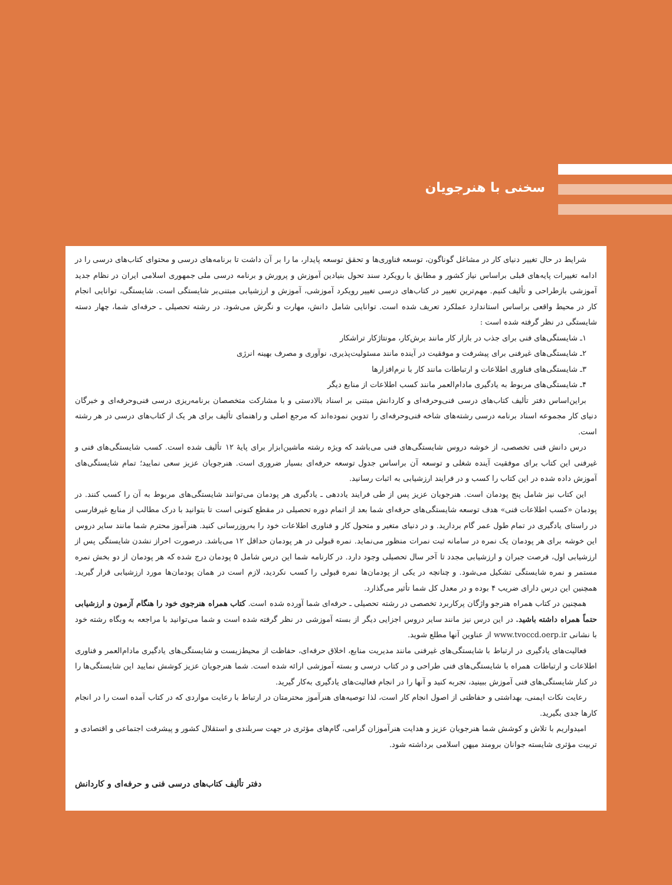سخنی با هنرجویان
شرایط در حال تغییر دنیای کار در مشاغل گوناگون، توسعه فناوری‌ها و تحقق توسعه پایدار، ما را بر آن داشت تا برنامه‌های درسی و محتوای کتاب‌های درسی را در ادامه تغییرات پایه‌های قبلی براساس نیاز کشور و مطابق با رویکرد سند تحول بنیادین آموزش و پرورش و برنامه درسی ملی جمهوری اسلامی ایران در نظام جدید آموزشی بازطراحی و تألیف کنیم. مهم‌ترین تغییر در کتاب‌های درسی تغییر رویکرد آموزشی، آموزش و ارزشیابی مبتنی‌بر شایستگی است. شایستگی، توانایی انجام کار در محیط واقعی براساس استاندارد عملکرد تعریف شده است. توانایی شامل دانش، مهارت و نگرش می‌شود. در رشته تحصیلی ـ حرفه‌ای شما، چهار دسته شایستگی در نظر گرفته شده است :
۱ـ شایستگی‌های فنی برای جذب در بازار کار مانند برش‌کار، مونتاژکار تراشکار
۲ـ شایستگی‌های غیرفنی برای پیشرفت و موفقیت در آینده مانند مسئولیت‌پذیری، نوآوری و مصرف بهینه انرژی
۳ـ شایستگی‌های فناوری اطلاعات و ارتباطات مانند کار با نرم‌افزارها
۴ـ شایستگی‌های مربوط به یادگیری مادام‌العمر مانند کسب اطلاعات از منابع دیگر
براین‌اساس دفتر تألیف کتاب‌های درسی فنی‌وحرفه‌ای و کاردانش مبتنی بر اسناد بالادستی و با مشارکت متخصصان برنامه‌ریزی درسی فنی‌وحرفه‌ای و خبرگان دنیای کار مجموعه اسناد برنامه درسی رشته‌های شاخه فنی‌وحرفه‌ای را تدوین نموده‌اند که مرجع اصلی و راهنمای تألیف برای هر یک از کتاب‌های درسی در هر رشته است.
درس دانش فنی تخصصی، از خوشه دروس شایستگی‌های فنی می‌باشد که ویژه رشته ماشین‌ابزار برای پایهٔ ۱۲ تألیف شده است. کسب شایستگی‌های فنی و غیرفنی این کتاب برای موفقیت آینده شغلی و توسعه آن براساس جدول توسعه حرفه‌ای بسیار ضروری است. هنرجویان عزیز سعی نمایید؛ تمام شایستگی‌های آموزش داده شده در این کتاب را کسب و در فرایند ارزشیابی به اثبات رسانید.
این کتاب نیز شامل پنج پودمان است. هنرجویان عزیز پس از طی فرایند یاددهی ـ یادگیری هر پودمان می‌توانند شایستگی‌های مربوط به آن را کسب کنند. در پودمان «کسب اطلاعات فنی» هدف توسعه شایستگی‌های حرفه‌ای شما بعد از اتمام دوره تحصیلی در مقطع کنونی است تا بتوانید با درک مطالب از منابع غیرفارسی در راستای یادگیری در تمام طول عمر گام بردارید. و در دنیای متغیر و متحول کار و فناوری اطلاعات خود را به‌روزرسانی کنید. هنرآموز محترم شما مانند سایر دروس این خوشه برای هر پودمان یک نمره در سامانه ثبت نمرات منظور می‌نماید. نمره قبولی در هر پودمان حداقل ۱۲ می‌باشد. درصورت احراز نشدن شایستگی پس از ارزشیابی اول، فرصت جبران و ارزشیابی مجدد تا آخر سال تحصیلی وجود دارد. در کارنامه شما این درس شامل ۵ پودمان درج شده که هر پودمان از دو بخش نمره مستمر و نمره شایستگی تشکیل می‌شود. و چنانچه در یکی از پودمان‌ها نمره قبولی را کسب نکردید، لازم است در همان پودمان‌ها مورد ارزشیابی قرار گیرید. همچنین این درس دارای ضریب ۴ بوده و در معدل کل شما تأثیر می‌گذارد.
همچنین در کتاب همراه هنرجو واژگان پرکاربرد تخصصی در رشته تحصیلی ـ حرفه‌ای شما آورده شده است. کتاب همراه هنرجوی خود را هنگام آزمون و ارزشیابی حتماً همراه داشته باشید. در این درس نیز مانند سایر دروس اجزایی دیگر از بسته آموزشی در نظر گرفته شده است و شما می‌توانید با مراجعه به وبگاه رشته خود با نشانی www.tvoccd.oerp.ir از عناوین آنها مطلع شوید.
فعالیت‌های یادگیری در ارتباط با شایستگی‌های غیرفنی مانند مدیریت منابع، اخلاق حرفه‌ای، حفاظت از محیط‌زیست و شایستگی‌های یادگیری مادام‌العمر و فناوری اطلاعات و ارتباطات همراه با شایستگی‌های فنی طراحی و در کتاب درسی و بسته آموزشی ارائه شده است. شما هنرجویان عزیز کوشش نمایید این شایستگی‌ها را در کنار شایستگی‌های فنی آموزش ببینید، تجربه کنید و آنها را در انجام فعالیت‌های یادگیری به‌کار گیرید.
رعایت نکات ایمنی، بهداشتی و حفاظتی از اصول انجام کار است، لذا توصیه‌های هنرآموز محترمتان در ارتباط با رعایت مواردی که در کتاب آمده است را در انجام کارها جدی بگیرید.
امیدواریم با تلاش و کوشش شما هنرجویان عزیز و هدایت هنرآموزان گرامی، گام‌های مؤثری در جهت سربلندی و استقلال کشور و پیشرفت اجتماعی و اقتصادی و تربیت مؤثری شایسته جوانان برومند میهن اسلامی برداشته شود.
دفتر تألیف کتاب‌های درسی فنی و حرفه‌ای و کاردانش